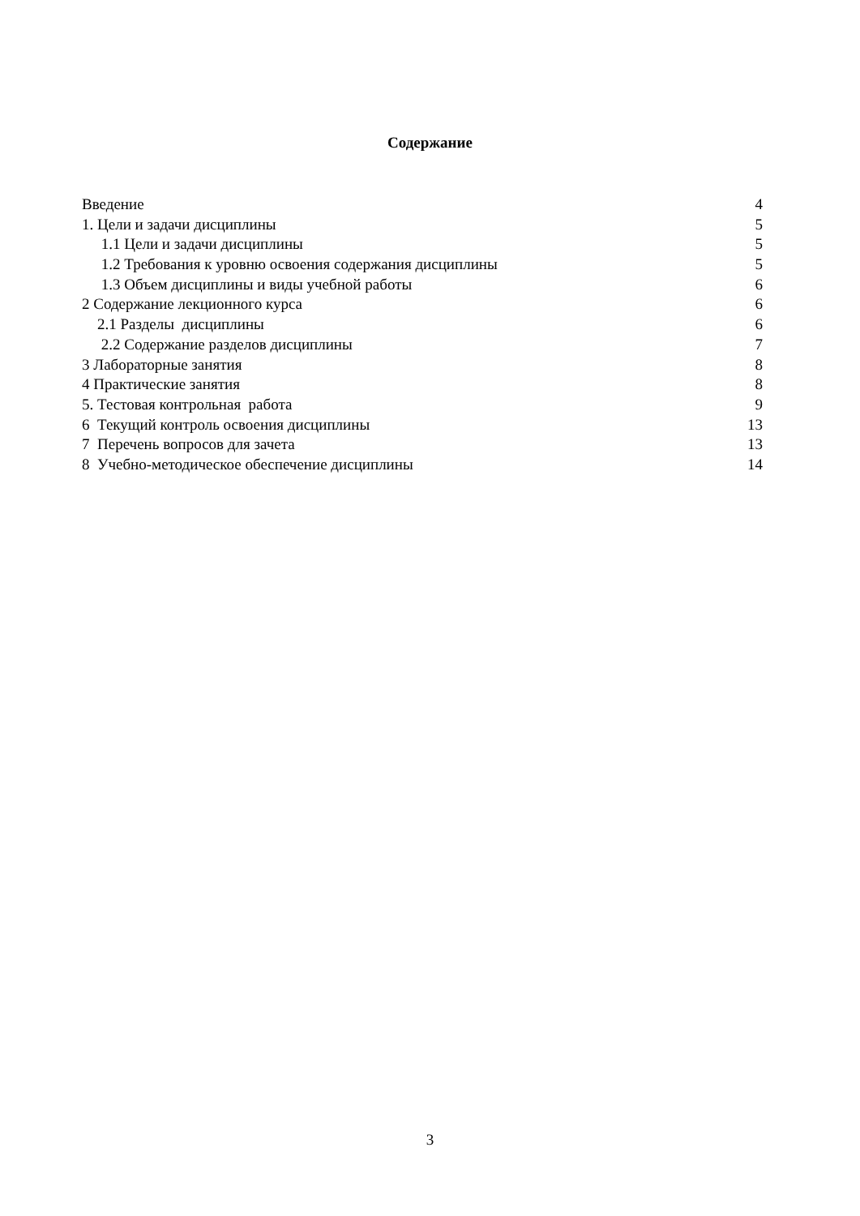Содержание
Введение 4
1. Цели и задачи дисциплины 5
1.1 Цели и задачи дисциплины 5
1.2 Требования к уровню освоения содержания дисциплины 5
1.3 Объем дисциплины и виды учебной работы 6
2 Содержание лекционного курса 6
2.1 Разделы дисциплины 6
2.2 Содержание разделов дисциплины 7
3 Лабораторные занятия 8
4 Практические занятия 8
5. Тестовая контрольная работа 9
6 Текущий контроль освоения дисциплины 13
7 Перечень вопросов для зачета 13
8 Учебно-методическое обеспечение дисциплины 14
3